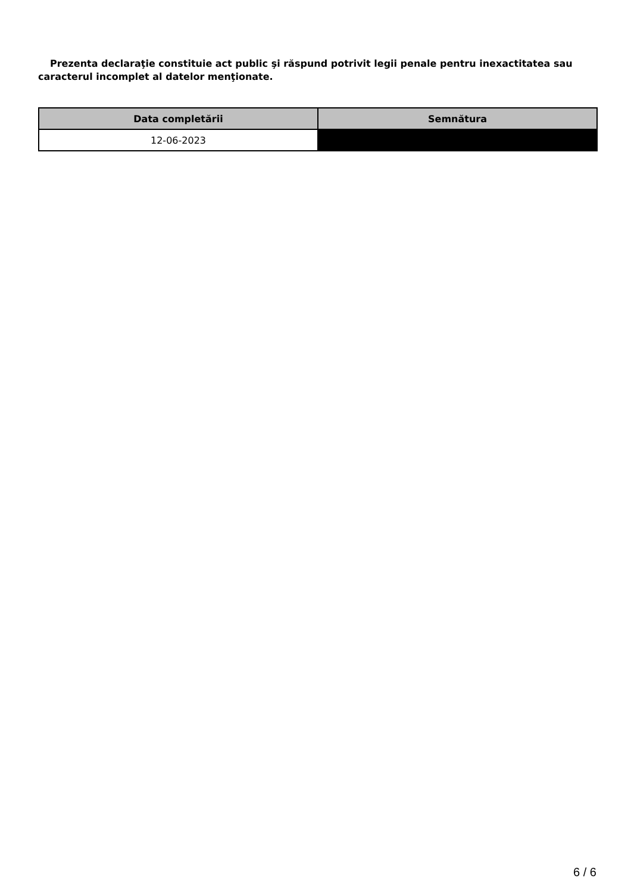Prezenta declaraţie constituie act public şi răspund potrivit legii penale pentru inexactitatea sau caracterul incomplet al datelor menţionate.
| Data completării | Semnătura |
| --- | --- |
| 12-06-2023 | |
6 / 6